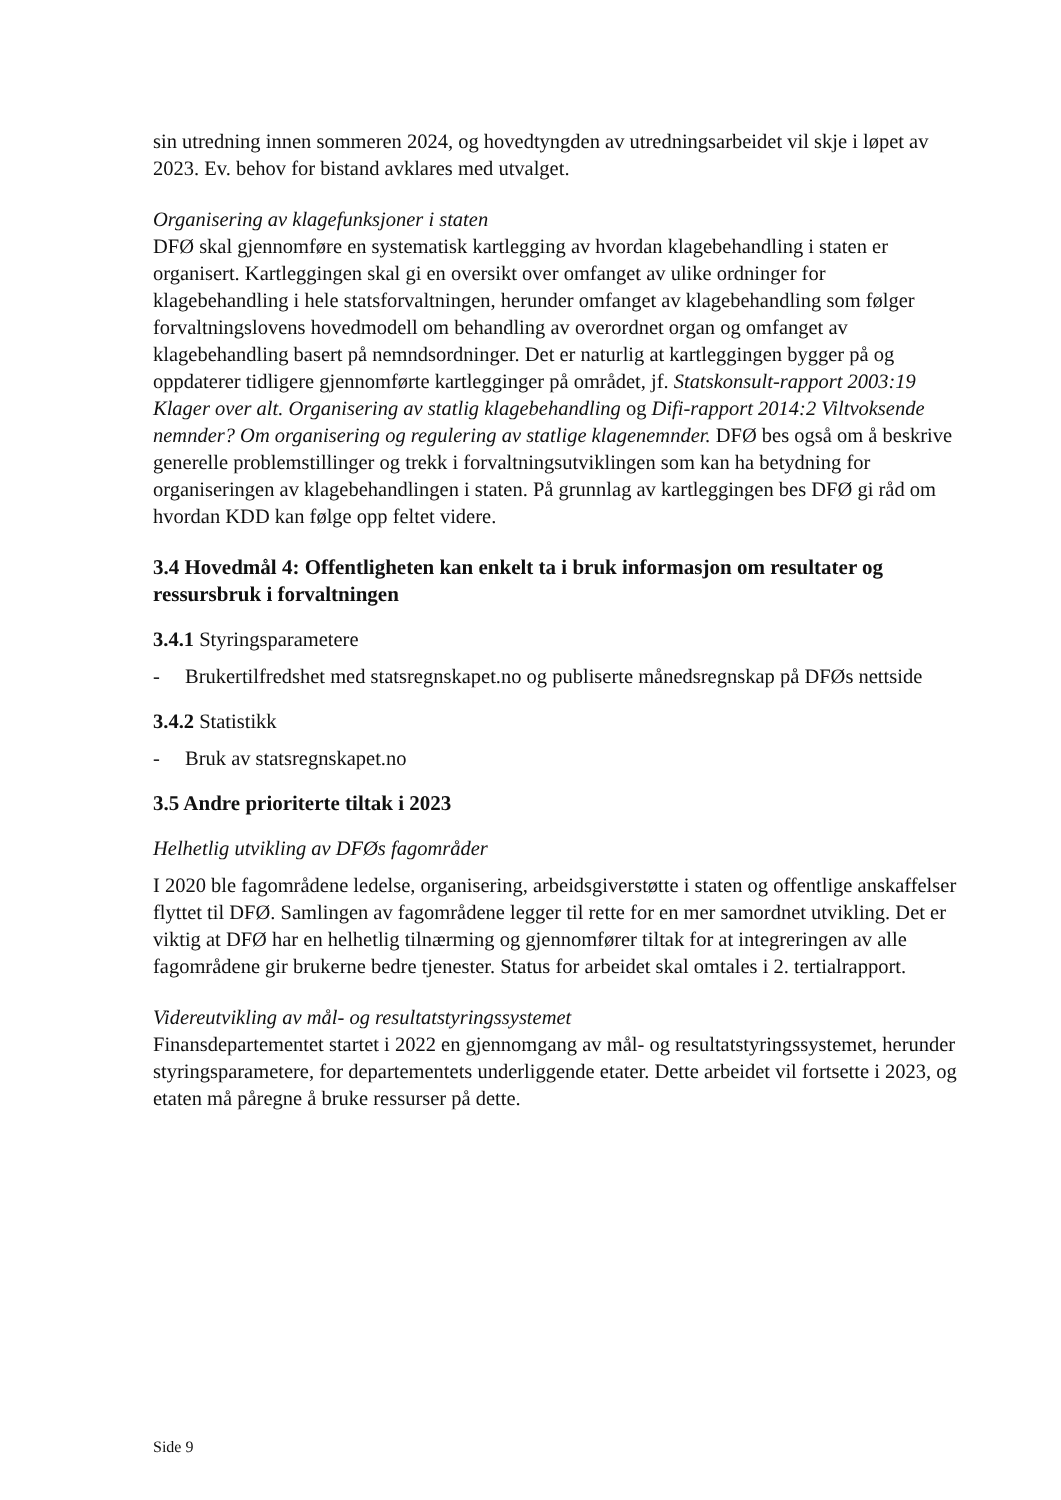sin utredning innen sommeren 2024, og hovedtyngden av utredningsarbeidet vil skje i løpet av 2023. Ev. behov for bistand avklares med utvalget.
Organisering av klagefunksjoner i staten
DFØ skal gjennomføre en systematisk kartlegging av hvordan klagebehandling i staten er organisert. Kartleggingen skal gi en oversikt over omfanget av ulike ordninger for klagebehandling i hele statsforvaltningen, herunder omfanget av klagebehandling som følger forvaltningslovens hovedmodell om behandling av overordnet organ og omfanget av klagebehandling basert på nemndsordninger. Det er naturlig at kartleggingen bygger på og oppdaterer tidligere gjennomførte kartlegginger på området, jf. Statskonsult-rapport 2003:19 Klager over alt. Organisering av statlig klagebehandling og Difi-rapport 2014:2 Viltvoksende nemnder? Om organisering og regulering av statlige klagenemnder. DFØ bes også om å beskrive generelle problemstillinger og trekk i forvaltningsutviklingen som kan ha betydning for organiseringen av klagebehandlingen i staten. På grunnlag av kartleggingen bes DFØ gi råd om hvordan KDD kan følge opp feltet videre.
3.4 Hovedmål 4: Offentligheten kan enkelt ta i bruk informasjon om resultater og ressursbruk i forvaltningen
3.4.1 Styringsparametere
- Brukertilfredshet med statsregnskapet.no og publiserte månedsregnskap på DFØs nettside
3.4.2 Statistikk
- Bruk av statsregnskapet.no
3.5 Andre prioriterte tiltak i 2023
Helhetlig utvikling av DFØs fagområder
I 2020 ble fagområdene ledelse, organisering, arbeidsgiverstøtte i staten og offentlige anskaffelser flyttet til DFØ. Samlingen av fagområdene legger til rette for en mer samordnet utvikling. Det er viktig at DFØ har en helhetlig tilnærming og gjennomfører tiltak for at integreringen av alle fagområdene gir brukerne bedre tjenester. Status for arbeidet skal omtales i 2. tertialrapport.
Videreutvikling av mål- og resultatstyringssystemet
Finansdepartementet startet i 2022 en gjennomgang av mål- og resultatstyringssystemet, herunder styringsparametere, for departementets underliggende etater. Dette arbeidet vil fortsette i 2023, og etaten må påregne å bruke ressurser på dette.
Side 9